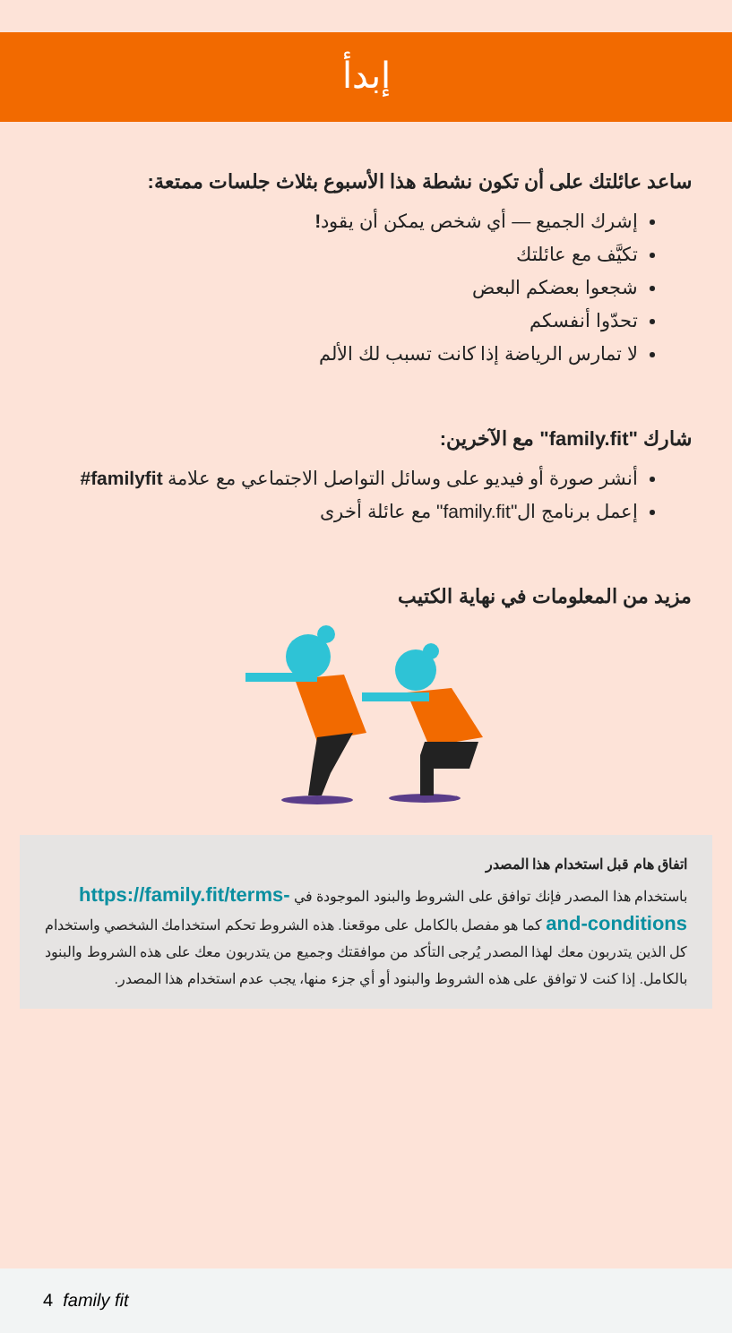إبدأ
ساعد عائلتك على أن تكون نشطة هذا الأسبوع بثلاث جلسات ممتعة:
إشرك الجميع — أي شخص يمكن أن يقود!
تكيَّف مع عائلتك
شجعوا بعضكم البعض
تحدّوا أنفسكم
لا تمارس الرياضة إذا كانت تسبب لك الألم
شارك "family.fit" مع الآخرين:
أنشر صورة أو فيديو على وسائل التواصل الاجتماعي مع علامة familyfit#
إعمل برنامج ال"family.fit" مع عائلة أخرى
مزيد من المعلومات في نهاية الكتيب
اتفاق هام قبل استخدام هذا المصدر
باستخدام هذا المصدر فإنك توافق على الشروط والبنود الموجودة في https://family.fit/terms-and-conditions كما هو مفصل بالكامل على موقعنا. هذه الشروط تحكم استخدامك الشخصي واستخدام كل الذين يتدربون معك لهذا المصدر يُرجى التأكد من موافقتك وجميع من يتدربون معك على هذه الشروط والبنود بالكامل. إذا كنت لا توافق على هذه الشروط والبنود أو أي جزء منها، يجب عدم استخدام هذا المصدر.
4 family fit